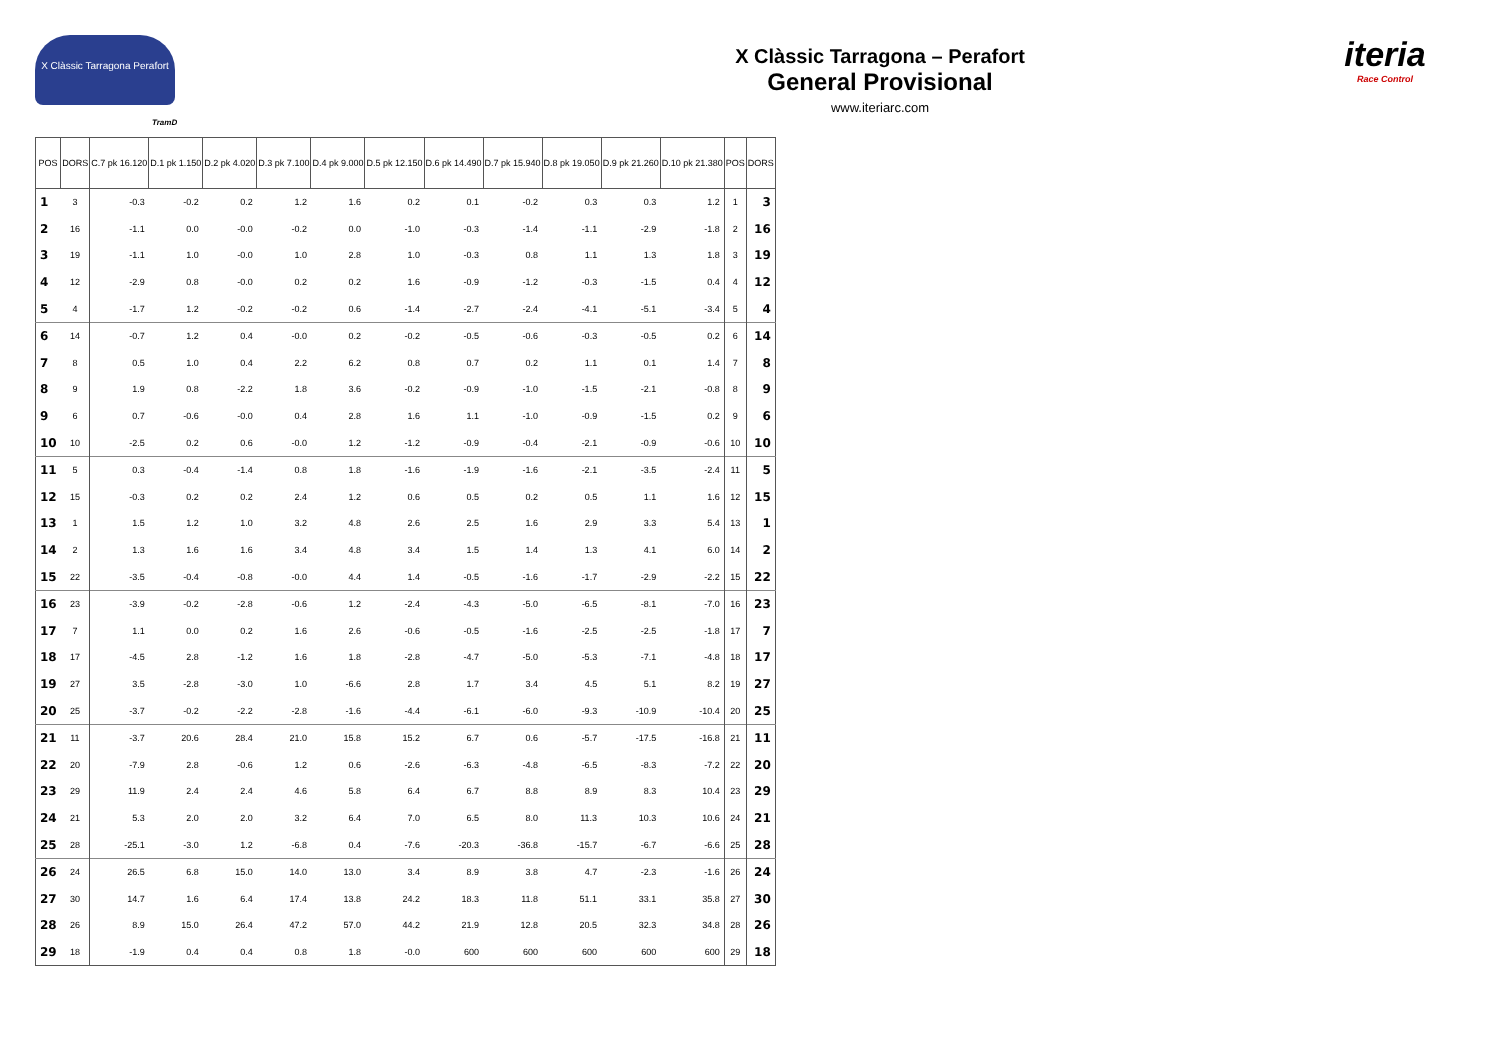X Clàssic Tarragona Perafort
X Clàssic Tarragona – Perafort
General Provisional
www.iteriarc.com
iteria
Race Control
TramD
| POS | DORS | C.7 pk 16.120 | D.1 pk 1.150 | D.2 pk 4.020 | D.3 pk 7.100 | D.4 pk 9.000 | D.5 pk 12.150 | D.6 pk 14.490 | D.7 pk 15.940 | D.8 pk 19.050 | D.9 pk 21.260 | D.10 pk 21.380 | POS | DORS |
| --- | --- | --- | --- | --- | --- | --- | --- | --- | --- | --- | --- | --- | --- | --- |
| 1 | 3 | -0.3 | -0.2 | 0.2 | 1.2 | 1.6 | 0.2 | 0.1 | -0.2 | 0.3 | 0.3 | 1.2 | 1 | 3 |
| 2 | 16 | -1.1 | 0.0 | -0.0 | -0.2 | 0.0 | -1.0 | -0.3 | -1.4 | -1.1 | -2.9 | -1.8 | 2 | 16 |
| 3 | 19 | -1.1 | 1.0 | -0.0 | 1.0 | 2.8 | 1.0 | -0.3 | 0.8 | 1.1 | 1.3 | 1.8 | 3 | 19 |
| 4 | 12 | -2.9 | 0.8 | -0.0 | 0.2 | 0.2 | 1.6 | -0.9 | -1.2 | -0.3 | -1.5 | 0.4 | 4 | 12 |
| 5 | 4 | -1.7 | 1.2 | -0.2 | -0.2 | 0.6 | -1.4 | -2.7 | -2.4 | -4.1 | -5.1 | -3.4 | 5 | 4 |
| 6 | 14 | -0.7 | 1.2 | 0.4 | -0.0 | 0.2 | -0.2 | -0.5 | -0.6 | -0.3 | -0.5 | 0.2 | 6 | 14 |
| 7 | 8 | 0.5 | 1.0 | 0.4 | 2.2 | 6.2 | 0.8 | 0.7 | 0.2 | 1.1 | 0.1 | 1.4 | 7 | 8 |
| 8 | 9 | 1.9 | 0.8 | -2.2 | 1.8 | 3.6 | -0.2 | -0.9 | -1.0 | -1.5 | -2.1 | -0.8 | 8 | 9 |
| 9 | 6 | 0.7 | -0.6 | -0.0 | 0.4 | 2.8 | 1.6 | 1.1 | -1.0 | -0.9 | -1.5 | 0.2 | 9 | 6 |
| 10 | 10 | -2.5 | 0.2 | 0.6 | -0.0 | 1.2 | -1.2 | -0.9 | -0.4 | -2.1 | -0.9 | -0.6 | 10 | 10 |
| 11 | 5 | 0.3 | -0.4 | -1.4 | 0.8 | 1.8 | -1.6 | -1.9 | -1.6 | -2.1 | -3.5 | -2.4 | 11 | 5 |
| 12 | 15 | -0.3 | 0.2 | 0.2 | 2.4 | 1.2 | 0.6 | 0.5 | 0.2 | 0.5 | 1.1 | 1.6 | 12 | 15 |
| 13 | 1 | 1.5 | 1.2 | 1.0 | 3.2 | 4.8 | 2.6 | 2.5 | 1.6 | 2.9 | 3.3 | 5.4 | 13 | 1 |
| 14 | 2 | 1.3 | 1.6 | 1.6 | 3.4 | 4.8 | 3.4 | 1.5 | 1.4 | 1.3 | 4.1 | 6.0 | 14 | 2 |
| 15 | 22 | -3.5 | -0.4 | -0.8 | -0.0 | 4.4 | 1.4 | -0.5 | -1.6 | -1.7 | -2.9 | -2.2 | 15 | 22 |
| 16 | 23 | -3.9 | -0.2 | -2.8 | -0.6 | 1.2 | -2.4 | -4.3 | -5.0 | -6.5 | -8.1 | -7.0 | 16 | 23 |
| 17 | 7 | 1.1 | 0.0 | 0.2 | 1.6 | 2.6 | -0.6 | -0.5 | -1.6 | -2.5 | -2.5 | -1.8 | 17 | 7 |
| 18 | 17 | -4.5 | 2.8 | -1.2 | 1.6 | 1.8 | -2.8 | -4.7 | -5.0 | -5.3 | -7.1 | -4.8 | 18 | 17 |
| 19 | 27 | 3.5 | -2.8 | -3.0 | 1.0 | -6.6 | 2.8 | 1.7 | 3.4 | 4.5 | 5.1 | 8.2 | 19 | 27 |
| 20 | 25 | -3.7 | -0.2 | -2.2 | -2.8 | -1.6 | -4.4 | -6.1 | -6.0 | -9.3 | -10.9 | -10.4 | 20 | 25 |
| 21 | 11 | -3.7 | 20.6 | 28.4 | 21.0 | 15.8 | 15.2 | 6.7 | 0.6 | -5.7 | -17.5 | -16.8 | 21 | 11 |
| 22 | 20 | -7.9 | 2.8 | -0.6 | 1.2 | 0.6 | -2.6 | -6.3 | -4.8 | -6.5 | -8.3 | -7.2 | 22 | 20 |
| 23 | 29 | 11.9 | 2.4 | 2.4 | 4.6 | 5.8 | 6.4 | 6.7 | 8.8 | 8.9 | 8.3 | 10.4 | 23 | 29 |
| 24 | 21 | 5.3 | 2.0 | 2.0 | 3.2 | 6.4 | 7.0 | 6.5 | 8.0 | 11.3 | 10.3 | 10.6 | 24 | 21 |
| 25 | 28 | -25.1 | -3.0 | 1.2 | -6.8 | 0.4 | -7.6 | -20.3 | -36.8 | -15.7 | -6.7 | -6.6 | 25 | 28 |
| 26 | 24 | 26.5 | 6.8 | 15.0 | 14.0 | 13.0 | 3.4 | 8.9 | 3.8 | 4.7 | -2.3 | -1.6 | 26 | 24 |
| 27 | 30 | 14.7 | 1.6 | 6.4 | 17.4 | 13.8 | 24.2 | 18.3 | 11.8 | 51.1 | 33.1 | 35.8 | 27 | 30 |
| 28 | 26 | 8.9 | 15.0 | 26.4 | 47.2 | 57.0 | 44.2 | 21.9 | 12.8 | 20.5 | 32.3 | 34.8 | 28 | 26 |
| 29 | 18 | -1.9 | 0.4 | 0.4 | 0.8 | 1.8 | -0.0 | 600 | 600 | 600 | 600 | 600 | 29 | 18 |